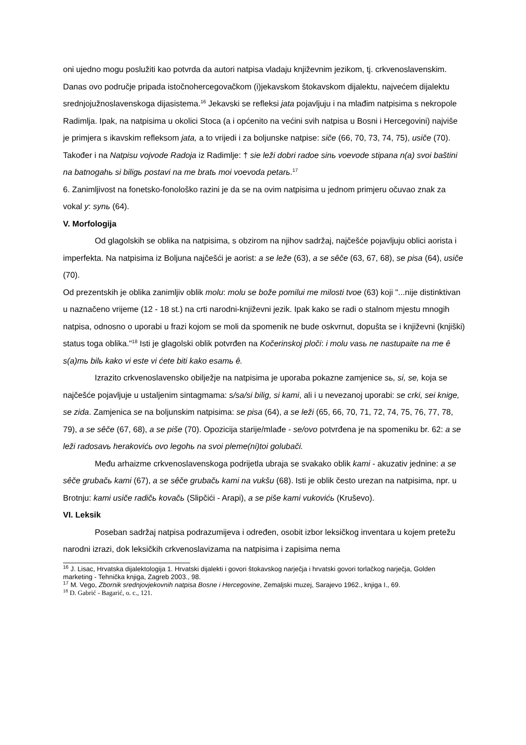oni ujedno mogu poslužiti kao potvrda da autori natpisa vladaju književnim jezikom, tj. crkvenoslavenskim. Danas ovo područje pripada istočnohercegovačkom (i)jekavskom štokavskom dijalektu, najvećem dijalektu srednjojužnoslavenskoga dijasistema.<sup>16</sup> Jekavski se refleksi jata pojavljuju i na mlađim natpisima s nekropole Radimlja. Ipak, na natpisima u okolici Stoca (a i općenito na većini svih natpisa u Bosni i Hercegovini) najviše je primjera s ikavskim refleksom jata, a to vrijedi i za boljunske natpise: siče (66, 70, 73, 74, 75), usiče (70). Također i na Natpisu vojvode Radoja iz Radimlje: † sie leži dobri radoe sinь voevode stipana n(a) svoi baštini na batnogahь si biligь postavi na me bratь moi voevoda petarь.<sup>17</sup>
6. Zanimljivost na fonetsko-fonološko razini je da se na ovim natpisima u jednom primjeru očuvao znak za vokal y: synь (64).
V. Morfologija
Od glagolskih se oblika na natpisima, s obzirom na njihov sadržaj, najčešće pojavljuju oblici aorista i imperfekta. Na natpisima iz Boljuna najčešći je aorist: a se leže (63), a se sêče (63, 67, 68), se pisa (64), usiče (70).
Od prezentskih je oblika zanimljiv oblik molu: molu se bože pomilui me milosti tvoe (63) koji "...nije distinktivan u naznačeno vrijeme (12 - 18 st.) na crti narodni-književni jezik. Ipak kako se radi o stalnom mjestu mnogih natpisa, odnosno o uporabi u frazi kojom se moli da spomenik ne bude oskvrnut, dopušta se i književni (knjiški) status toga oblika."<sup>18</sup> Isti je glagolski oblik potvrđen na Kočerinskoj ploči: i molu vasь ne nastupaite na me ê s(a)mь bilь kako vi este vi ćete biti kako esamь ê.
Izrazito crkvenoslavensko obilježje na natpisima je uporaba pokazne zamjenice sь, si, se, koja se najčešće pojavljuje u ustaljenim sintagmama: s/sa/si bilig, si kami, ali i u nevezanoj uporabi: se crki, sei knige, se zida. Zamjenica se na boljunskim natpisima: se pisa (64), a se leži (65, 66, 70, 71, 72, 74, 75, 76, 77, 78, 79), a se sêče (67, 68), a se piše (70). Opozicija starije/mlađe - se/ovo potvrđena je na spomeniku br. 62: a se leži radosavь herakovićь ovo legohь na svoi pleme(ni)toi golubači.
Među arhaizme crkvenoslavenskoga podrijetla ubraja se svakako oblik kami - akuzativ jednine: a se sêče grubačь kami (67), a se sêče grubačь kami na vukšu (68). Isti je oblik često urezan na natpisima, npr. u Brotnju: kami usiče radičь kovačь (Slipčići - Arapi), a se piše kami vukovićь (Kruševo).
VI. Leksik
Poseban sadržaj natpisa podrazumijeva i određen, osobit izbor leksičkog inventara u kojem pretežu narodni izrazi, dok leksičkih crkvenoslavizama na natpisima i zapisima nema
<sup>16</sup> J. Lisac, Hrvatska dijalektologija 1. Hrvatski dijalekti i govori štokavskog narječja i hrvatski govori torlačkog narječja, Golden marketing - Tehnička knjiga, Zagreb 2003., 98.
<sup>17</sup> M. Vego, Zbornik srednjovjekovnih natpisa Bosne i Hercegovine, Zemaljski muzej, Sarajevo 1962., knjiga I., 69.
<sup>18</sup> D. Gabrić - Bagarić, o. c., 121.